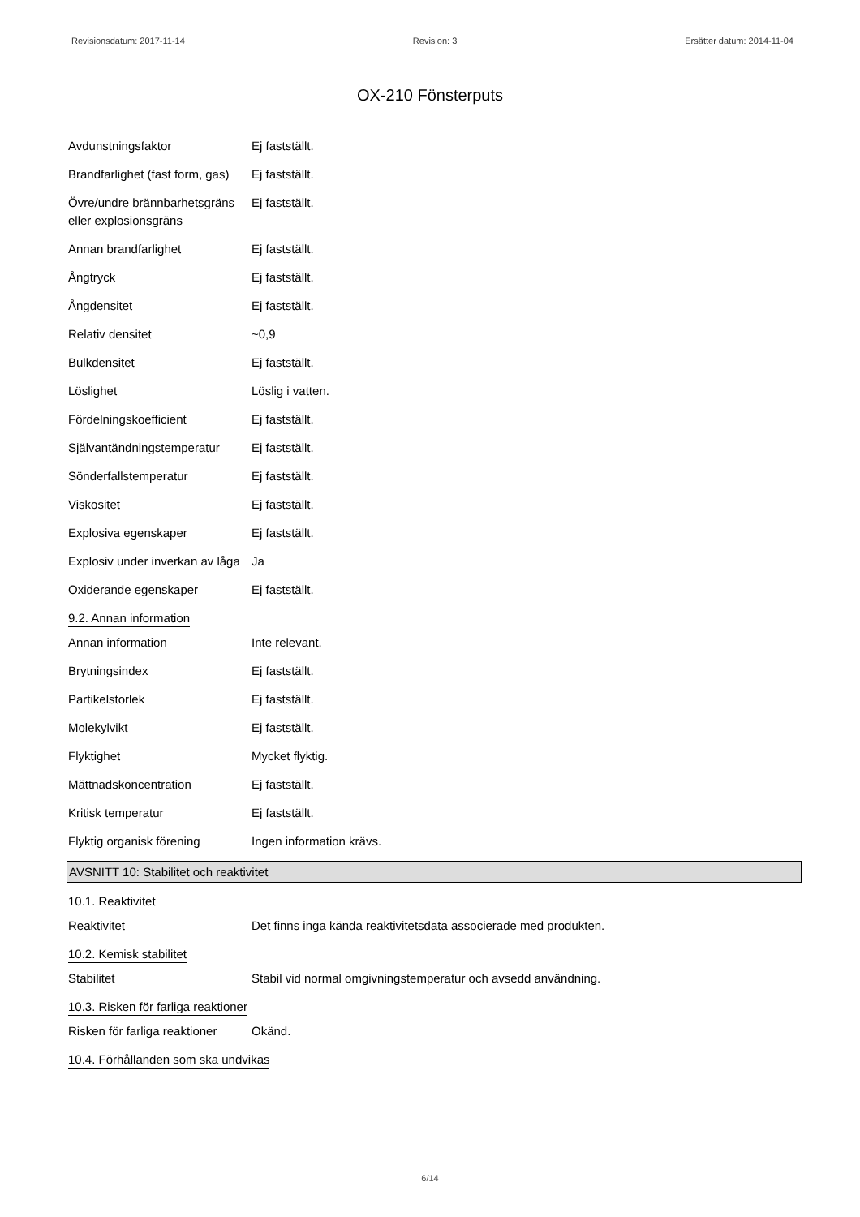Revisionsdatum: 2017-11-14 Revision: 3 Ersätter datum: 2014-11-04
OX-210 Fönsterputs
| Avdunstningsfaktor | Ej fastställt. |
| Brandfarlighet (fast form, gas) | Ej fastställt. |
| Övre/undre brännbarhetsgräns eller explosionsgräns | Ej fastställt. |
| Annan brandfarlighet | Ej fastställt. |
| Ångtryck | Ej fastställt. |
| Ångdensitet | Ej fastställt. |
| Relativ densitet | ~0,9 |
| Bulkdensitet | Ej fastställt. |
| Löslighet | Löslig i vatten. |
| Fördelningskoefficient | Ej fastställt. |
| Självantändningstemperatur | Ej fastställt. |
| Sönderfallstemperatur | Ej fastställt. |
| Viskositet | Ej fastställt. |
| Explosiva egenskaper | Ej fastställt. |
| Explosiv under inverkan av låga | Ja |
| Oxiderande egenskaper | Ej fastställt. |
9.2. Annan information
| Annan information | Inte relevant. |
| Brytningsindex | Ej fastställt. |
| Partikelstorlek | Ej fastställt. |
| Molekylvikt | Ej fastställt. |
| Flyktighet | Mycket flyktig. |
| Mättnadskoncentration | Ej fastställt. |
| Kritisk temperatur | Ej fastställt. |
| Flyktig organisk förening | Ingen information krävs. |
AVSNITT 10: Stabilitet och reaktivitet
10.1. Reaktivitet
| Reaktivitet | Det finns inga kända reaktivitetsdata associerade med produkten. |
10.2. Kemisk stabilitet
| Stabilitet | Stabil vid normal omgivningstemperatur och avsedd användning. |
10.3. Risken för farliga reaktioner
| Risken för farliga reaktioner | Okänd. |
10.4. Förhållanden som ska undvikas
6/14